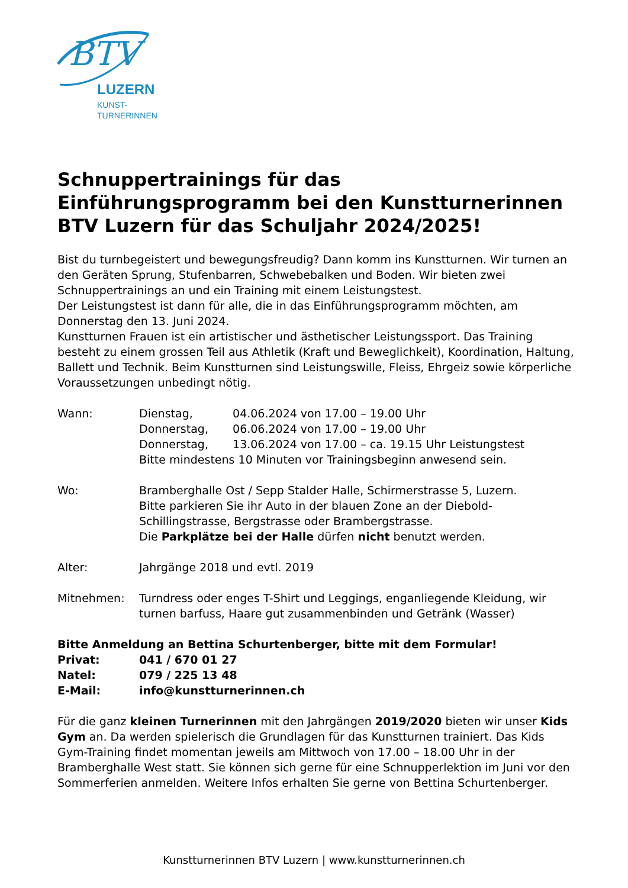BTV
LUZERN
KUNST-
TURNERINNEN
Schnuppertrainings für das Einführungsprogramm bei den Kunstturnerinnen BTV Luzern für das Schuljahr 2024/2025!
Bist du turnbegeistert und bewegungsfreudig? Dann komm ins Kunstturnen. Wir turnen an den Geräten Sprung, Stufenbarren, Schwebebalken und Boden. Wir bieten zwei Schnuppertrainings an und ein Training mit einem Leistungstest.
Der Leistungstest ist dann für alle, die in das Einführungsprogramm möchten, am Donnerstag den 13. Juni 2024.
Kunstturnen Frauen ist ein artistischer und ästhetischer Leistungssport. Das Training besteht zu einem grossen Teil aus Athletik (Kraft und Beweglichkeit), Koordination, Haltung, Ballett und Technik. Beim Kunstturnen sind Leistungswille, Fleiss, Ehrgeiz sowie körperliche Voraussetzungen unbedingt nötig.
Wann: Dienstag, 04.06.2024 von 17.00 – 19.00 Uhr
Donnerstag, 06.06.2024 von 17.00 – 19.00 Uhr
Donnerstag, 13.06.2024 von 17.00 – ca. 19.15 Uhr Leistungstest
Bitte mindestens 10 Minuten vor Trainingsbeginn anwesend sein.
Wo: Bramberghalle Ost / Sepp Stalder Halle, Schirmerstrasse 5, Luzern.
Bitte parkieren Sie ihr Auto in der blauen Zone an der Diebold-Schillingstrasse, Bergstrasse oder Brambergstrasse.
Die Parkplätze bei der Halle dürfen nicht benutzt werden.
Alter: Jahrgänge 2018 und evtl. 2019
Mitnehmen: Turndress oder enges T-Shirt und Leggings, enganliegende Kleidung, wir turnen barfuss, Haare gut zusammenbinden und Getränk (Wasser)
Bitte Anmeldung an Bettina Schurtenberger, bitte mit dem Formular!
Privat: 041 / 670 01 27
Natel: 079 / 225 13 48
E-Mail: info@kunstturnerinnen.ch
Für die ganz kleinen Turnerinnen mit den Jahrgängen 2019/2020 bieten wir unser Kids Gym an. Da werden spielerisch die Grundlagen für das Kunstturnen trainiert. Das Kids Gym-Training findet momentan jeweils am Mittwoch von 17.00 – 18.00 Uhr in der Bramberghalle West statt. Sie können sich gerne für eine Schnupperlektion im Juni vor den Sommerferien anmelden. Weitere Infos erhalten Sie gerne von Bettina Schurtenberger.
Kunstturnerinnen BTV Luzern | www.kunstturnerinnen.ch